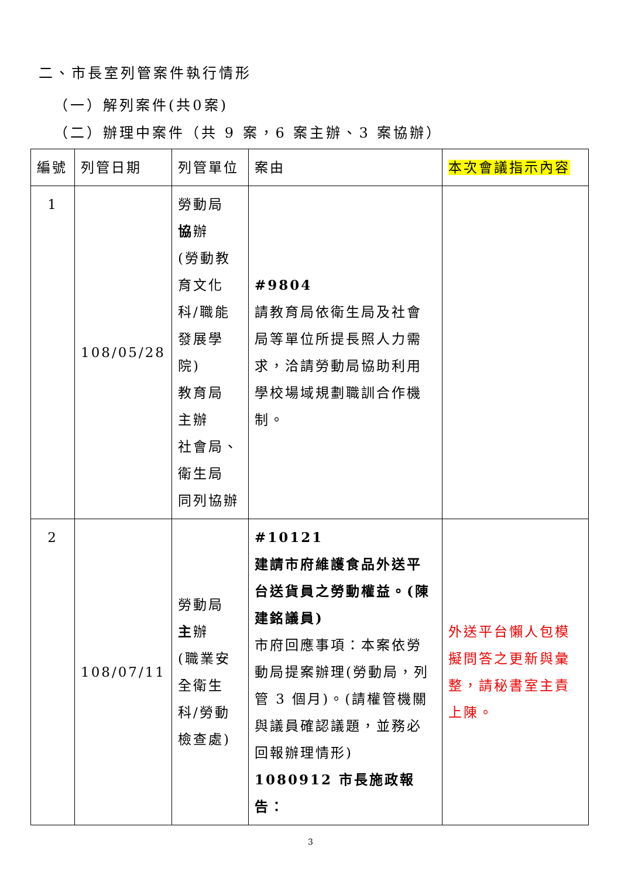二、市長室列管案件執行情形
（一）解列案件(共0案)
（二）辦理中案件（共 9 案，6 案主辦、3 案協辦）
| 編號 | 列管日期 | 列管單位 | 案由 | 本次會議指示內容 |
| --- | --- | --- | --- | --- |
| 1 | 108/05/28 | 勞動局 協 辦 (勞動教育文化科/職能發展學院) 教育局 主辦 社會局、衛生局 同列協辦 | #9804 請教育局依衛生局及社會局等單位所提長照人力需求，洽請勞動局協助利用學校場域規劃職訓合作機制。 | |
| 2 | 108/07/11 | 勞動局 主 辦 (職業安全衛生科/勞動檢查處) | #10121 建請市府維護食品外送平台送貨員之勞動權益。(陳建銘議員) 市府回應事項：本案依勞動局提案辦理(勞動局，列管 3 個月)。(請權管機關與議員確認議題，並務必回報辦理情形) 1080912 市長施政報告： | 外送平台懶人包模擬問答之更新與彙整，請秘書室主責上陳。 |
3